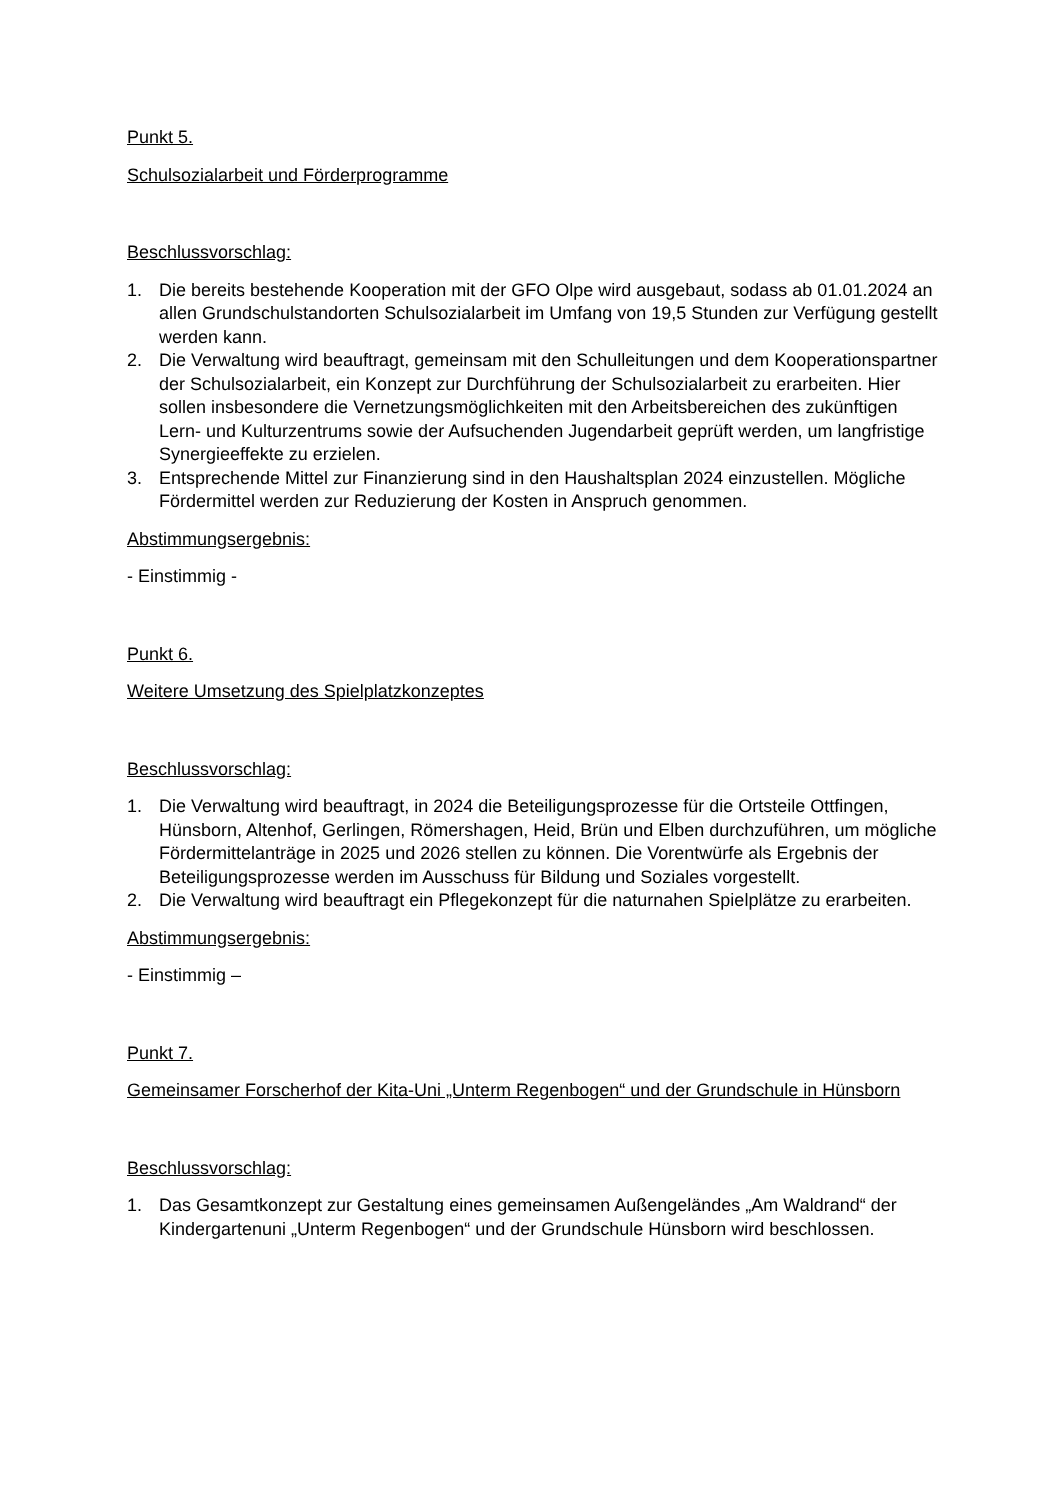Punkt 5.
Schulsozialarbeit und Förderprogramme
Beschlussvorschlag:
1. Die bereits bestehende Kooperation mit der GFO Olpe wird ausgebaut, sodass ab 01.01.2024 an allen Grundschulstandorten Schulsozialarbeit im Umfang von 19,5 Stunden zur Verfügung gestellt werden kann.
2. Die Verwaltung wird beauftragt, gemeinsam mit den Schulleitungen und dem Kooperationspartner der Schulsozialarbeit, ein Konzept zur Durchführung der Schulsozialarbeit zu erarbeiten. Hier sollen insbesondere die Vernetzungsmöglichkeiten mit den Arbeitsbereichen des zukünftigen Lern- und Kulturzentrums sowie der Aufsuchenden Jugendarbeit geprüft werden, um langfristige Synergieeffekte zu erzielen.
3. Entsprechende Mittel zur Finanzierung sind in den Haushaltsplan 2024 einzustellen. Mögliche Fördermittel werden zur Reduzierung der Kosten in Anspruch genommen.
Abstimmungsergebnis:
- Einstimmig -
Punkt 6.
Weitere Umsetzung des Spielplatzkonzeptes
Beschlussvorschlag:
1. Die Verwaltung wird beauftragt, in 2024 die Beteiligungsprozesse für die Ortsteile Ottfingen, Hünsborn, Altenhof, Gerlingen, Römershagen, Heid, Brün und Elben durchzuführen, um mögliche Fördermittelanträge in 2025 und 2026 stellen zu können. Die Vorentwürfe als Ergebnis der Beteiligungsprozesse werden im Ausschuss für Bildung und Soziales vorgestellt.
2. Die Verwaltung wird beauftragt ein Pflegekonzept für die naturnahen Spielplätze zu erarbeiten.
Abstimmungsergebnis:
- Einstimmig –
Punkt 7.
Gemeinsamer Forscherhof der Kita-Uni „Unterm Regenbogen“ und der Grundschule in Hünsborn
Beschlussvorschlag:
1. Das Gesamtkonzept zur Gestaltung eines gemeinsamen Außengeländes „Am Waldrand“ der Kindergartenuni „Unterm Regenbogen“ und der Grundschule Hünsborn wird beschlossen.